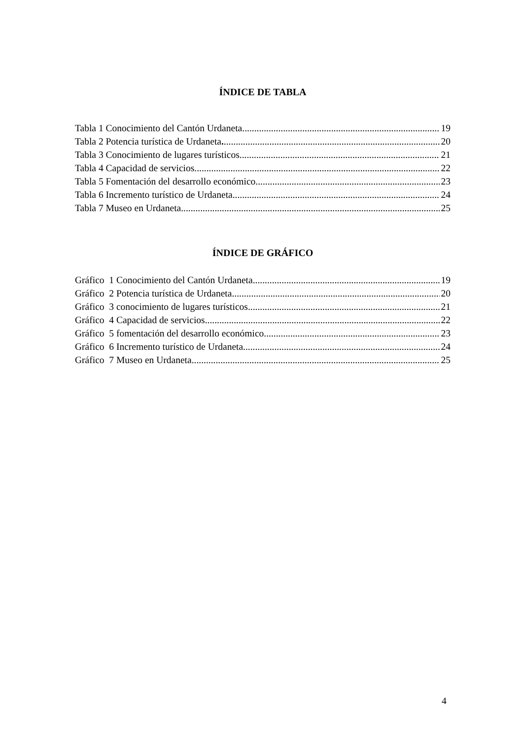ÍNDICE DE TABLA
Tabla 1 Conocimiento del Cantón Urdaneta 19
Tabla 2 Potencia turística de Urdaneta. 20
Tabla 3 Conocimiento de lugares turísticos 21
Tabla 4 Capacidad de servicios 22
Tabla 5 Fomentación del desarrollo económico 23
Tabla 6 Incremento turístico de Urdaneta 24
Tabla 7 Museo en Urdaneta 25
ÍNDICE DE GRÁFICO
Gráfico 1 Conocimiento del Cantón Urdaneta 19
Gráfico 2 Potencia turística de Urdaneta 20
Gráfico 3 conocimiento de lugares turísticos 21
Gráfico 4 Capacidad de servicios 22
Gráfico 5 fomentación del desarrollo económico 23
Gráfico 6 Incremento turístico de Urdaneta 24
Gráfico 7 Museo en Urdaneta 25
4